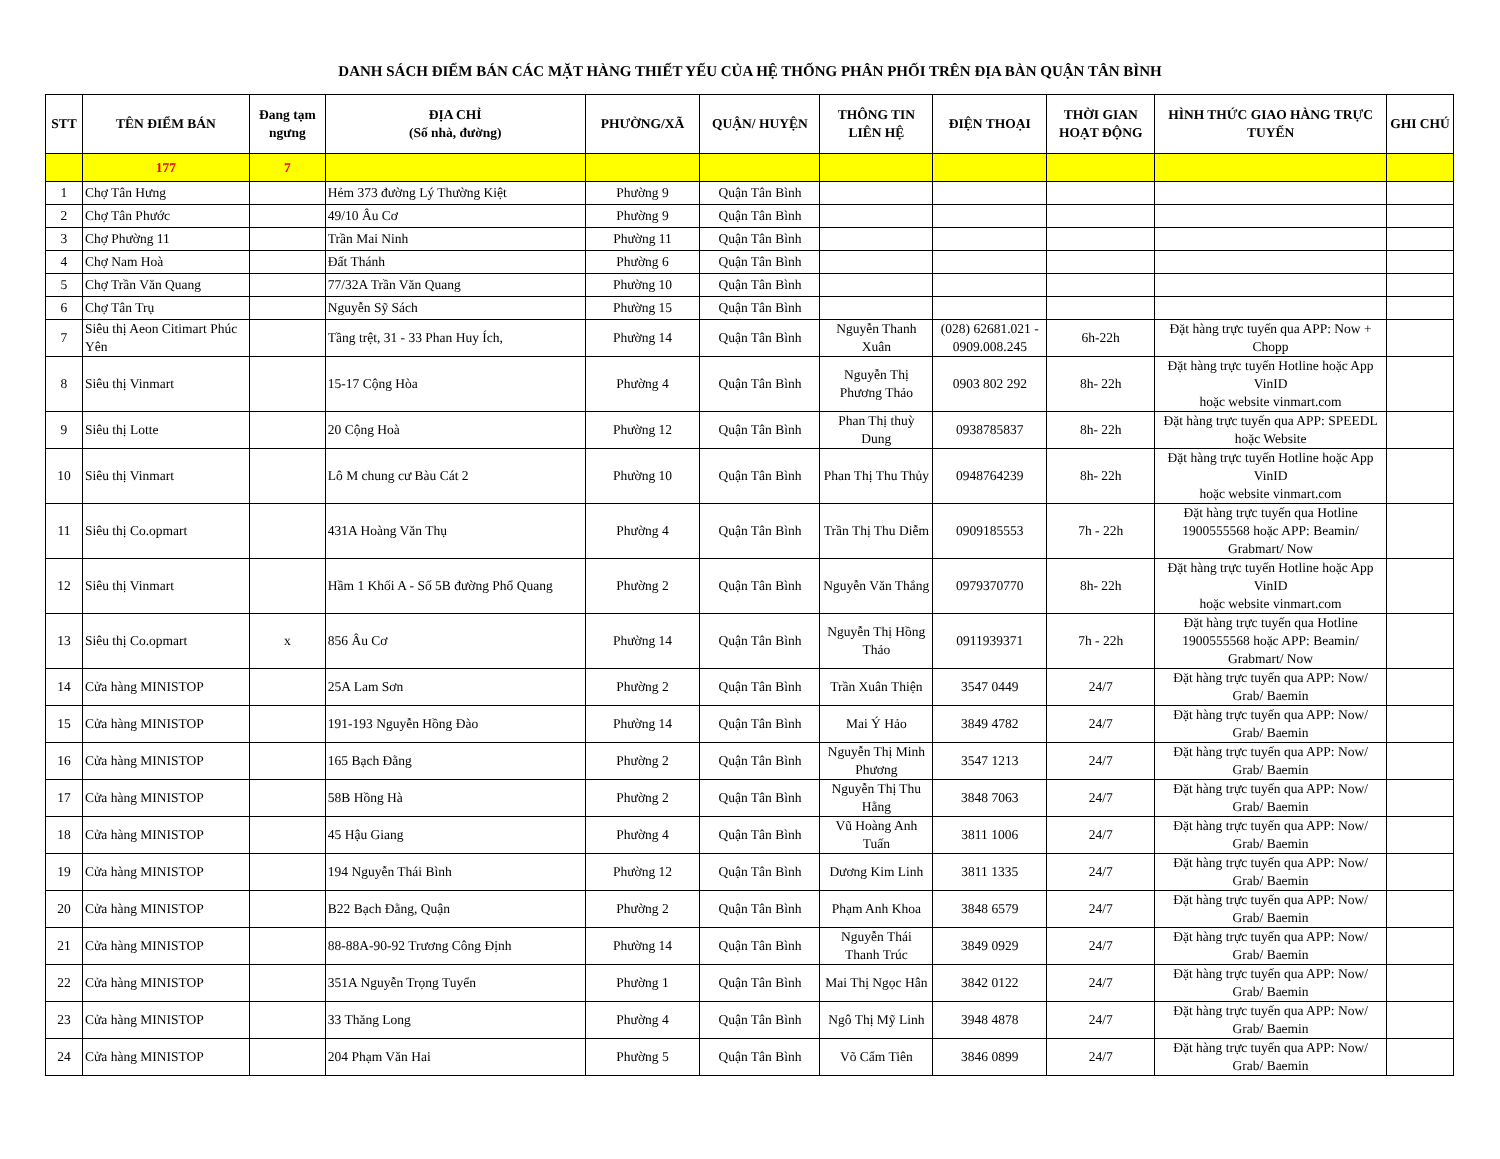DANH SÁCH ĐIỂM BÁN CÁC MẶT HÀNG THIẾT YẾU CỦA HỆ THỐNG PHÂN PHỐI TRÊN ĐỊA BÀN QUẬN TÂN BÌNH
| STT | TÊN ĐIỂM BÁN | Đang tạm ngưng | ĐỊA CHỈ (Số nhà, đường) | PHƯỜNG/XÃ | QUẬN/ HUYỆN | THÔNG TIN LIÊN HỆ | ĐIỆN THOẠI | THỜI GIAN HOẠT ĐỘNG | HÌNH THỨC GIAO HÀNG TRỰC TUYẾN | GHI CHÚ |
| --- | --- | --- | --- | --- | --- | --- | --- | --- | --- | --- |
| | 177 | 7 | | | | | | | | |
| 1 | Chợ Tân Hưng | | Hẻm 373 đường Lý Thường Kiệt | Phường 9 | Quận Tân Bình | | | | | |
| 2 | Chợ Tân Phước | | 49/10 Âu Cơ | Phường 9 | Quận Tân Bình | | | | | |
| 3 | Chợ Phường 11 | | Trần Mai Ninh | Phường 11 | Quận Tân Bình | | | | | |
| 4 | Chợ Nam Hoà | | Đất Thánh | Phường 6 | Quận Tân Bình | | | | | |
| 5 | Chợ Trần Văn Quang | | 77/32A Trần Văn Quang | Phường 10 | Quận Tân Bình | | | | | |
| 6 | Chợ Tân Trụ | | Nguyễn Sỹ Sách | Phường 15 | Quận Tân Bình | | | | | |
| 7 | Siêu thị Aeon Citimart Phúc Yên | | Tầng trệt, 31 - 33 Phan Huy Ích, | Phường 14 | Quận Tân Bình | Nguyễn Thanh Xuân | (028) 62681.021 - 0909.008.245 | 6h-22h | Đặt hàng trực tuyến qua APP: Now + Chopp | |
| 8 | Siêu thị Vinmart | | 15-17 Cộng Hòa | Phường 4 | Quận Tân Bình | Nguyễn Thị Phương Thảo | 0903 802 292 | 8h- 22h | Đặt hàng trực tuyến Hotline hoặc App VinID hoặc website vinmart.com | |
| 9 | Siêu thị Lotte | | 20 Cộng Hoà | Phường 12 | Quận Tân Bình | Phan Thị thuỳ Dung | 0938785837 | 8h- 22h | Đặt hàng trực tuyến qua APP: SPEEDL hoặc Website | |
| 10 | Siêu thị Vinmart | | Lô M chung cư Bàu Cát 2 | Phường 10 | Quận Tân Bình | Phan Thị Thu Thủy | 0948764239 | 8h- 22h | Đặt hàng trực tuyến Hotline hoặc App VinID hoặc website vinmart.com | |
| 11 | Siêu thị Co.opmart | | 431A Hoàng Văn Thụ | Phường 4 | Quận Tân Bình | Trần Thị Thu Diễm | 0909185553 | 7h - 22h | Đặt hàng trực tuyến qua Hotline 1900555568 hoặc APP: Beamin/ Grabmart/ Now | |
| 12 | Siêu thị Vinmart | | Hầm 1 Khối A - Số 5B đường Phổ Quang | Phường 2 | Quận Tân Bình | Nguyễn Văn Thắng | 0979370770 | 8h- 22h | Đặt hàng trực tuyến Hotline hoặc App VinID hoặc website vinmart.com | |
| 13 | Siêu thị Co.opmart | x | 856 Âu Cơ | Phường 14 | Quận Tân Bình | Nguyễn Thị Hồng Thảo | 0911939371 | 7h - 22h | Đặt hàng trực tuyến qua Hotline 1900555568 hoặc APP: Beamin/ Grabmart/ Now | |
| 14 | Cửa hàng MINISTOP | | 25A Lam Sơn | Phường 2 | Quận Tân Bình | Trần Xuân Thiện | 3547 0449 | 24/7 | Đặt hàng trực tuyến qua APP: Now/ Grab/ Baemin | |
| 15 | Cửa hàng MINISTOP | | 191-193 Nguyễn Hồng Đào | Phường 14 | Quận Tân Bình | Mai Ý Hảo | 3849 4782 | 24/7 | Đặt hàng trực tuyến qua APP: Now/ Grab/ Baemin | |
| 16 | Cửa hàng MINISTOP | | 165 Bạch Đằng | Phường 2 | Quận Tân Bình | Nguyễn Thị Minh Phương | 3547 1213 | 24/7 | Đặt hàng trực tuyến qua APP: Now/ Grab/ Baemin | |
| 17 | Cửa hàng MINISTOP | | 58B Hồng Hà | Phường 2 | Quận Tân Bình | Nguyễn Thị Thu Hằng | 3848 7063 | 24/7 | Đặt hàng trực tuyến qua APP: Now/ Grab/ Baemin | |
| 18 | Cửa hàng MINISTOP | | 45 Hậu Giang | Phường 4 | Quận Tân Bình | Vũ Hoàng Anh Tuấn | 3811 1006 | 24/7 | Đặt hàng trực tuyến qua APP: Now/ Grab/ Baemin | |
| 19 | Cửa hàng MINISTOP | | 194 Nguyễn Thái Bình | Phường 12 | Quận Tân Bình | Dương Kim Linh | 3811 1335 | 24/7 | Đặt hàng trực tuyến qua APP: Now/ Grab/ Baemin | |
| 20 | Cửa hàng MINISTOP | | B22 Bạch Đằng, Quận | Phường 2 | Quận Tân Bình | Phạm Anh Khoa | 3848 6579 | 24/7 | Đặt hàng trực tuyến qua APP: Now/ Grab/ Baemin | |
| 21 | Cửa hàng MINISTOP | | 88-88A-90-92 Trương Công Định | Phường 14 | Quận Tân Bình | Nguyễn Thái Thanh Trúc | 3849 0929 | 24/7 | Đặt hàng trực tuyến qua APP: Now/ Grab/ Baemin | |
| 22 | Cửa hàng MINISTOP | | 351A Nguyễn Trọng Tuyển | Phường 1 | Quận Tân Bình | Mai Thị Ngọc Hân | 3842 0122 | 24/7 | Đặt hàng trực tuyến qua APP: Now/ Grab/ Baemin | |
| 23 | Cửa hàng MINISTOP | | 33 Thăng Long | Phường 4 | Quận Tân Bình | Ngô Thị Mỹ Linh | 3948 4878 | 24/7 | Đặt hàng trực tuyến qua APP: Now/ Grab/ Baemin | |
| 24 | Cửa hàng MINISTOP | | 204 Phạm Văn Hai | Phường 5 | Quận Tân Bình | Võ Cẩm Tiên | 3846 0899 | 24/7 | Đặt hàng trực tuyến qua APP: Now/ Grab/ Baemin | |